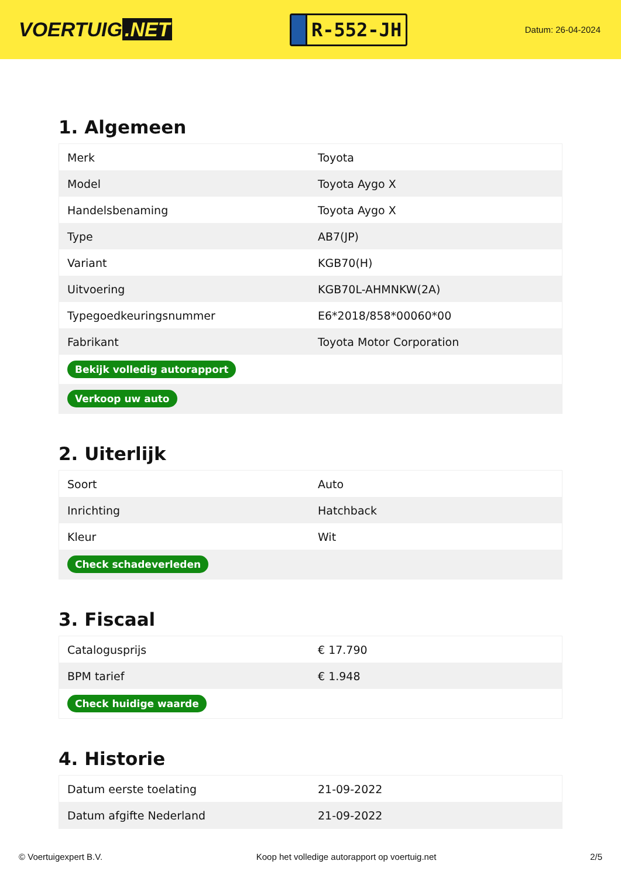VOERTUIG.NET
R-552-JH
Datum: 26-04-2024
1. Algemeen
| Merk | Toyota |
| Model | Toyota Aygo X |
| Handelsbenaming | Toyota Aygo X |
| Type | AB7(JP) |
| Variant | KGB70(H) |
| Uitvoering | KGB70L-AHMNKW(2A) |
| Typegoedkeuringsnummer | E6*2018/858*00060*00 |
| Fabrikant | Toyota Motor Corporation |
| Bekijk volledig autorapport | |
| Verkoop uw auto | |
2. Uiterlijk
| Soort | Auto |
| Inrichting | Hatchback |
| Kleur | Wit |
| Check schadeverleden | |
3. Fiscaal
| Catalogusprijs | € 17.790 |
| BPM tarief | € 1.948 |
| Check huidige waarde | |
4. Historie
| Datum eerste toelating | 21-09-2022 |
| Datum afgifte Nederland | 21-09-2022 |
© Voertuigexpert B.V. Koop het volledige autorapport op voertuig.net 2/5